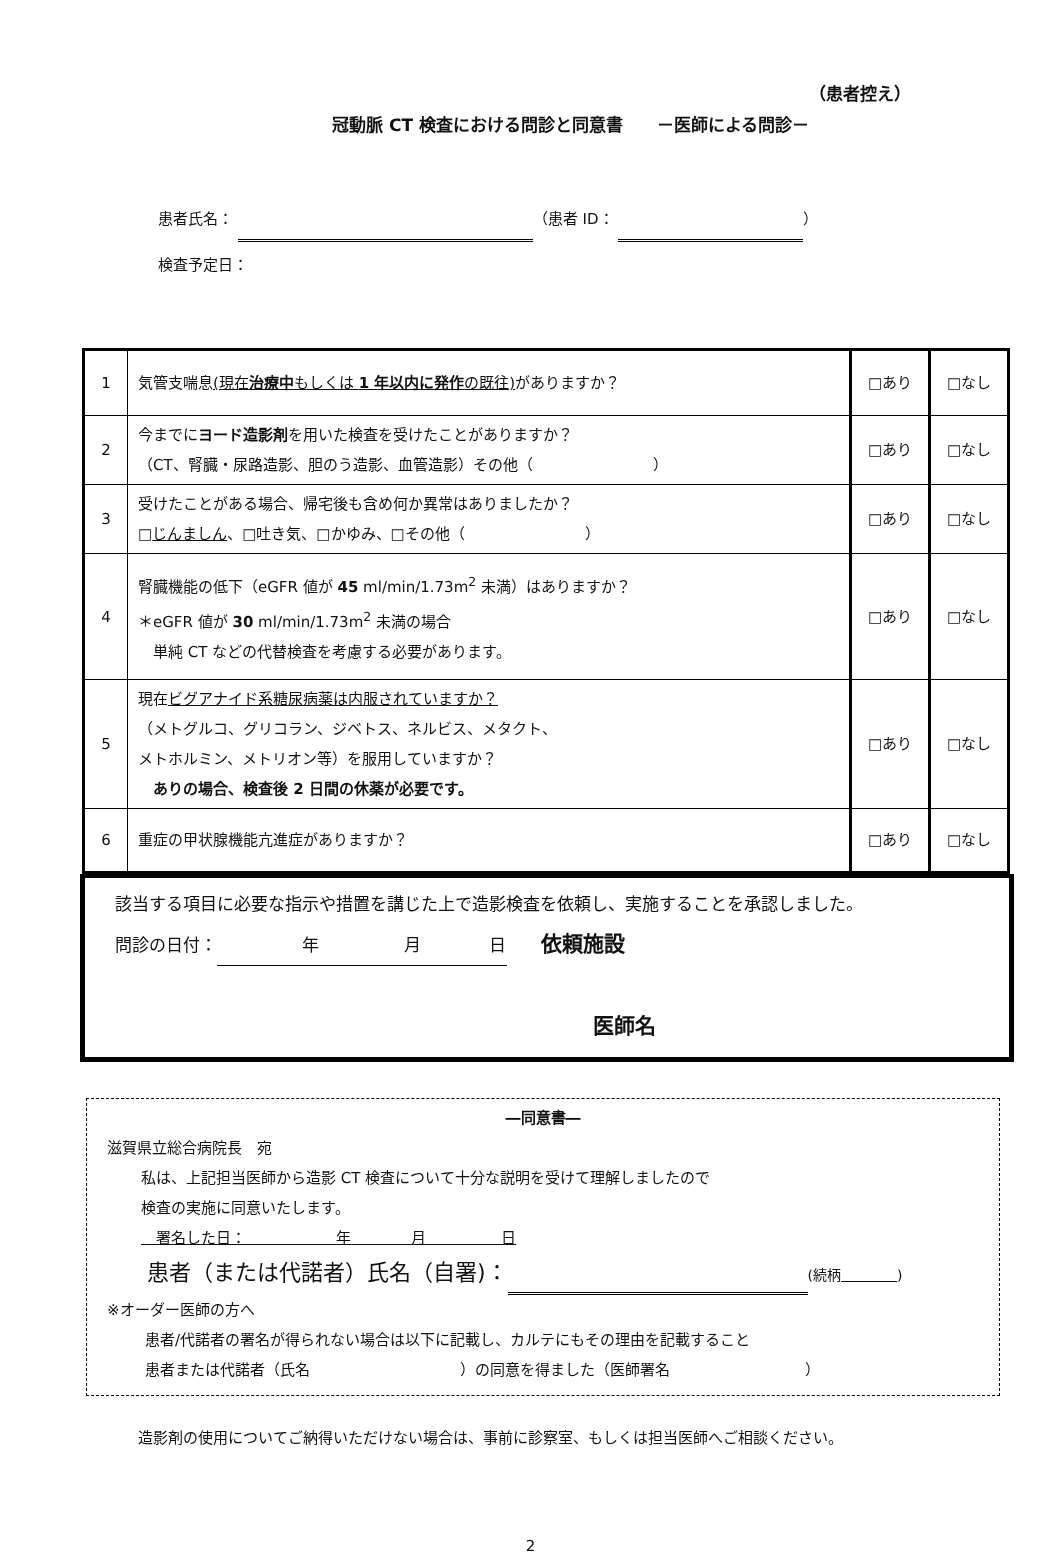（患者控え）
冠動脈 CT 検査における問診と同意書　　－医師による問診－
患者氏名： （患者 ID： ）
検査予定日：
| 1 | 気管支喘息 (現在 治療中 もしくは 1 年以内に発作 の既往) がありますか？ | □あり | □なし |
| 2 | 今までに ヨード造影剤 を用いた検査を受けたことがありますか？ （CT、腎臓・尿路造影、胆のう造影、血管造影）その他（ ） | □あり | □なし |
| 3 | 受けたことがある場合、帰宅後も含め何か異常はありましたか？ □ じんましん 、□吐き気、□かゆみ、□その他（ ） | □あり | □なし |
| 4 | 腎臓機能の低下（eGFR 値が 45 ml/min/1.73m<sup>2</sup> 未満）はありますか？ ＊eGFR 値が 30 ml/min/1.73m<sup>2</sup> 未満の場合 単純 CT などの代替検査を考慮する必要があります。 | □あり | □なし |
| 5 | 現在 ビグアナイド系糖尿病薬は内服されていますか？ （メトグルコ、グリコラン、ジベトス、ネルビス、メタクト、 メトホルミン、メトリオン等）を服用していますか？ ありの場合、検査後 2 日間の休薬が必要です。 | □あり | □なし |
| 6 | 重症の甲状腺機能亢進症がありますか？ | □あり | □なし |
該当する項目に必要な指示や措置を講じた上で造影検査を依頼し、実施することを承認しました。
問診の日付：　　　　　年　　　　　月　　　　日　　依頼施設
医師名
―同意書―
滋賀県立総合病院長　宛
私は、上記担当医師から造影 CT 検査について十分な説明を受けて理解しましたので
検査の実施に同意いたします。
　署名した日：　　　　　　年　　　　月　　　　　日
患者（または代諾者）氏名（自署)： (続柄　　　　 )
※オーダー医師の方へ
患者/代諾者の署名が得られない場合は以下に記載し、カルテにもその理由を記載すること
患者または代諾者（氏名　　　　　　　　　　）の同意を得ました（医師署名　　　　　　　　　）
造影剤の使用についてご納得いただけない場合は、事前に診察室、もしくは担当医師へご相談ください。
2